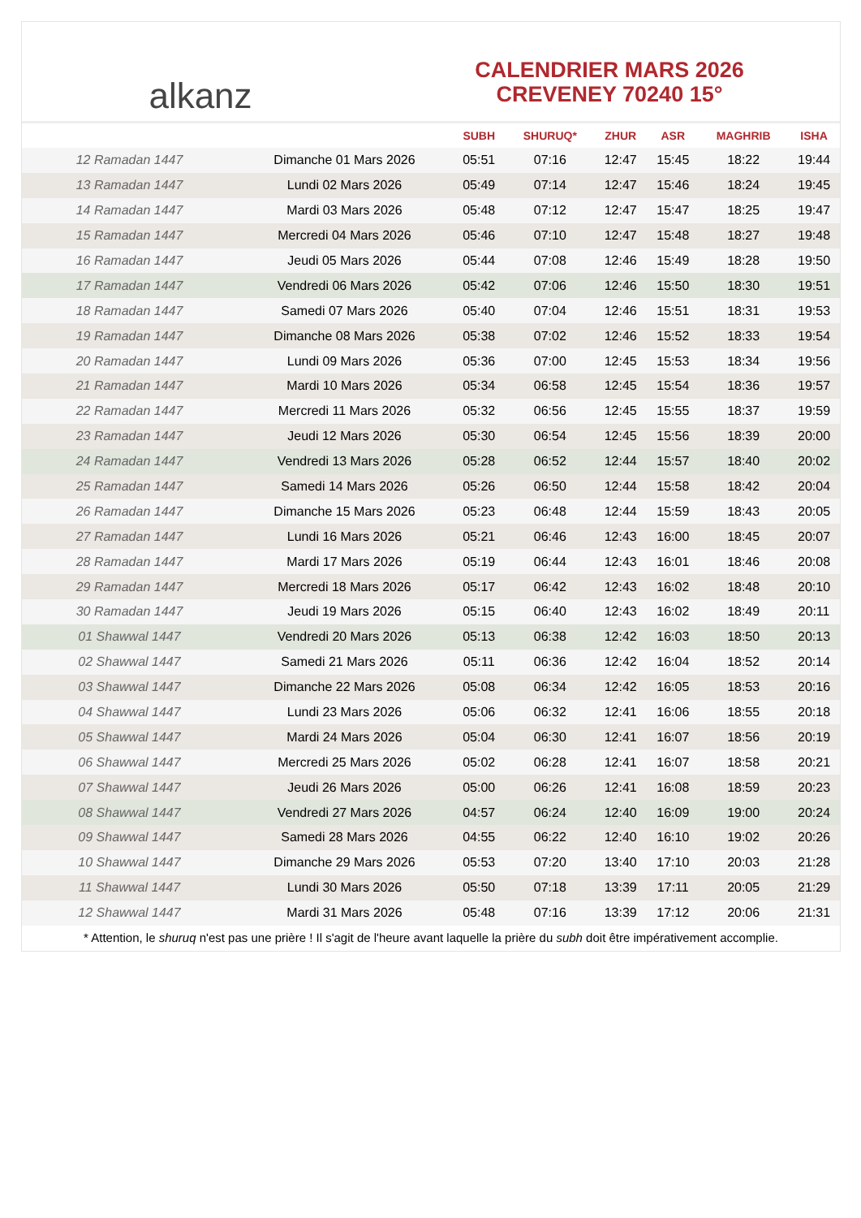alkanz
CALENDRIER MARS 2026
CREVENEY 70240 15°
| | | SUBH | SHURUQ* | ZHUR | ASR | MAGHRIB | ISHA |
| --- | --- | --- | --- | --- | --- | --- | --- |
| 12 Ramadan 1447 | Dimanche 01 Mars 2026 | 05:51 | 07:16 | 12:47 | 15:45 | 18:22 | 19:44 |
| 13 Ramadan 1447 | Lundi 02 Mars 2026 | 05:49 | 07:14 | 12:47 | 15:46 | 18:24 | 19:45 |
| 14 Ramadan 1447 | Mardi 03 Mars 2026 | 05:48 | 07:12 | 12:47 | 15:47 | 18:25 | 19:47 |
| 15 Ramadan 1447 | Mercredi 04 Mars 2026 | 05:46 | 07:10 | 12:47 | 15:48 | 18:27 | 19:48 |
| 16 Ramadan 1447 | Jeudi 05 Mars 2026 | 05:44 | 07:08 | 12:46 | 15:49 | 18:28 | 19:50 |
| 17 Ramadan 1447 | Vendredi 06 Mars 2026 | 05:42 | 07:06 | 12:46 | 15:50 | 18:30 | 19:51 |
| 18 Ramadan 1447 | Samedi 07 Mars 2026 | 05:40 | 07:04 | 12:46 | 15:51 | 18:31 | 19:53 |
| 19 Ramadan 1447 | Dimanche 08 Mars 2026 | 05:38 | 07:02 | 12:46 | 15:52 | 18:33 | 19:54 |
| 20 Ramadan 1447 | Lundi 09 Mars 2026 | 05:36 | 07:00 | 12:45 | 15:53 | 18:34 | 19:56 |
| 21 Ramadan 1447 | Mardi 10 Mars 2026 | 05:34 | 06:58 | 12:45 | 15:54 | 18:36 | 19:57 |
| 22 Ramadan 1447 | Mercredi 11 Mars 2026 | 05:32 | 06:56 | 12:45 | 15:55 | 18:37 | 19:59 |
| 23 Ramadan 1447 | Jeudi 12 Mars 2026 | 05:30 | 06:54 | 12:45 | 15:56 | 18:39 | 20:00 |
| 24 Ramadan 1447 | Vendredi 13 Mars 2026 | 05:28 | 06:52 | 12:44 | 15:57 | 18:40 | 20:02 |
| 25 Ramadan 1447 | Samedi 14 Mars 2026 | 05:26 | 06:50 | 12:44 | 15:58 | 18:42 | 20:04 |
| 26 Ramadan 1447 | Dimanche 15 Mars 2026 | 05:23 | 06:48 | 12:44 | 15:59 | 18:43 | 20:05 |
| 27 Ramadan 1447 | Lundi 16 Mars 2026 | 05:21 | 06:46 | 12:43 | 16:00 | 18:45 | 20:07 |
| 28 Ramadan 1447 | Mardi 17 Mars 2026 | 05:19 | 06:44 | 12:43 | 16:01 | 18:46 | 20:08 |
| 29 Ramadan 1447 | Mercredi 18 Mars 2026 | 05:17 | 06:42 | 12:43 | 16:02 | 18:48 | 20:10 |
| 30 Ramadan 1447 | Jeudi 19 Mars 2026 | 05:15 | 06:40 | 12:43 | 16:02 | 18:49 | 20:11 |
| 01 Shawwal 1447 | Vendredi 20 Mars 2026 | 05:13 | 06:38 | 12:42 | 16:03 | 18:50 | 20:13 |
| 02 Shawwal 1447 | Samedi 21 Mars 2026 | 05:11 | 06:36 | 12:42 | 16:04 | 18:52 | 20:14 |
| 03 Shawwal 1447 | Dimanche 22 Mars 2026 | 05:08 | 06:34 | 12:42 | 16:05 | 18:53 | 20:16 |
| 04 Shawwal 1447 | Lundi 23 Mars 2026 | 05:06 | 06:32 | 12:41 | 16:06 | 18:55 | 20:18 |
| 05 Shawwal 1447 | Mardi 24 Mars 2026 | 05:04 | 06:30 | 12:41 | 16:07 | 18:56 | 20:19 |
| 06 Shawwal 1447 | Mercredi 25 Mars 2026 | 05:02 | 06:28 | 12:41 | 16:07 | 18:58 | 20:21 |
| 07 Shawwal 1447 | Jeudi 26 Mars 2026 | 05:00 | 06:26 | 12:41 | 16:08 | 18:59 | 20:23 |
| 08 Shawwal 1447 | Vendredi 27 Mars 2026 | 04:57 | 06:24 | 12:40 | 16:09 | 19:00 | 20:24 |
| 09 Shawwal 1447 | Samedi 28 Mars 2026 | 04:55 | 06:22 | 12:40 | 16:10 | 19:02 | 20:26 |
| 10 Shawwal 1447 | Dimanche 29 Mars 2026 | 05:53 | 07:20 | 13:40 | 17:10 | 20:03 | 21:28 |
| 11 Shawwal 1447 | Lundi 30 Mars 2026 | 05:50 | 07:18 | 13:39 | 17:11 | 20:05 | 21:29 |
| 12 Shawwal 1447 | Mardi 31 Mars 2026 | 05:48 | 07:16 | 13:39 | 17:12 | 20:06 | 21:31 |
* Attention, le shuruq n'est pas une prière ! Il s'agit de l'heure avant laquelle la prière du subh doit être impérativement accomplie.